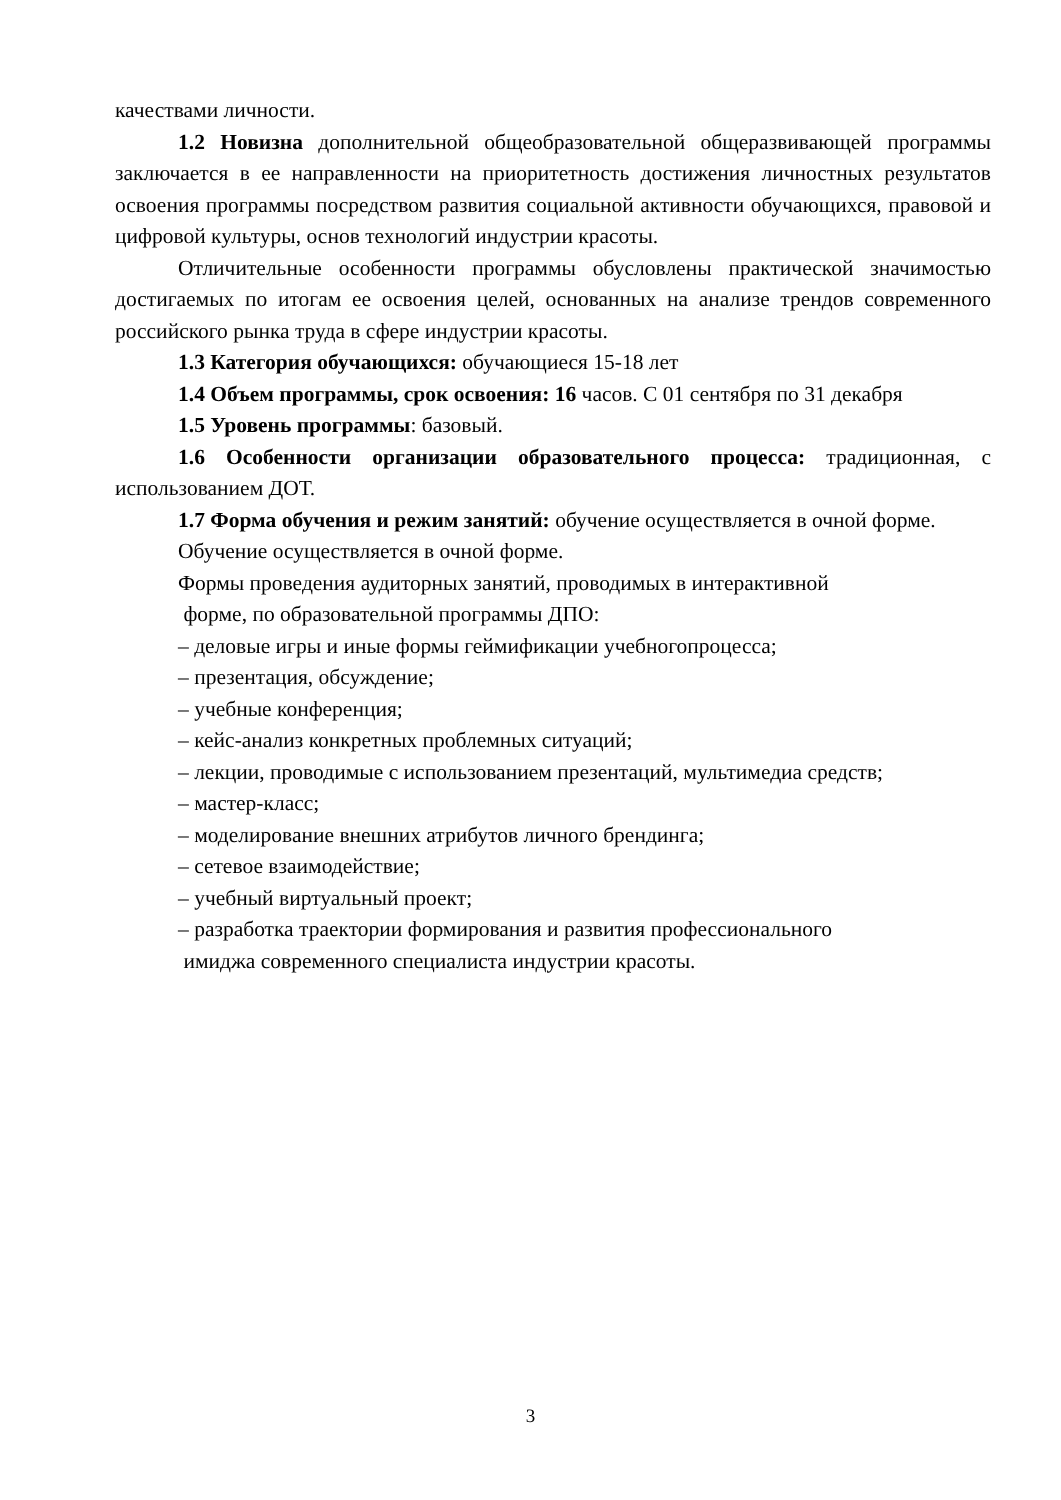качествами личности.
1.2 Новизна дополнительной общеобразовательной общеразвивающей программы заключается в ее направленности на приоритетность достижения личностных результатов освоения программы посредством развития социальной активности обучающихся, правовой и цифровой культуры, основ технологий индустрии красоты.
Отличительные особенности программы обусловлены практической значимостью достигаемых по итогам ее освоения целей, основанных на анализе трендов современного российского рынка труда в сфере индустрии красоты.
1.3 Категория обучающихся: обучающиеся 15-18 лет
1.4 Объем программы, срок освоения: 16 часов. С 01 сентября по 31 декабря
1.5 Уровень программы: базовый.
1.6 Особенности организации образовательного процесса: традиционная, с использованием ДОТ.
1.7 Форма обучения и режим занятий: обучение осуществляется в очной форме.
Обучение осуществляется в очной форме.
Формы проведения аудиторных занятий, проводимых в интерактивной
форме, по образовательной программы ДПО:
– деловые игры и иные формы геймификации учебногопроцесса;
– презентация, обсуждение;
– учебные конференция;
– кейс-анализ конкретных проблемных ситуаций;
– лекции, проводимые с использованием презентаций, мультимедиа средств;
– мастер-класс;
– моделирование внешних атрибутов личного брендинга;
– сетевое взаимодействие;
– учебный виртуальный проект;
– разработка траектории формирования и развития профессионального
имиджа современного специалиста индустрии красоты.
3